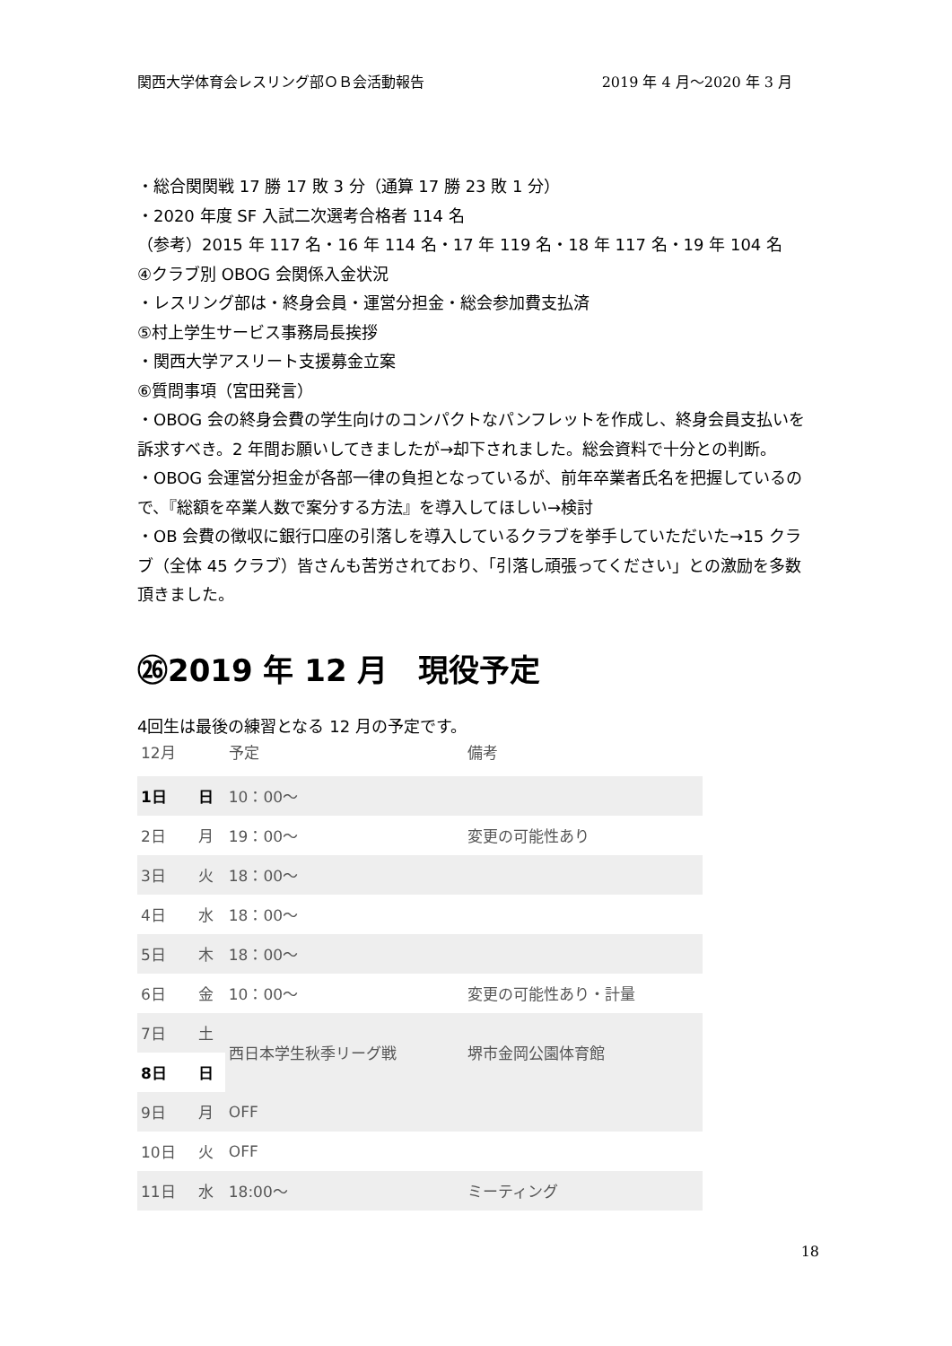関西大学体育会レスリング部ＯＢ会活動報告 2019 年 4 月～2020 年 3 月
・総合関関戦 17 勝 17 敗 3 分（通算 17 勝 23 敗 1 分）
・2020 年度 SF 入試二次選考合格者 114 名
（参考）2015 年 117 名・16 年 114 名・17 年 119 名・18 年 117 名・19 年 104 名
④クラブ別 OBOG 会関係入金状況
・レスリング部は・終身会員・運営分担金・総会参加費支払済
⑤村上学生サービス事務局長挨拶
・関西大学アスリート支援募金立案
⑥質問事項（宮田発言）
・OBOG 会の終身会費の学生向けのコンパクトなパンフレットを作成し、終身会員支払いを訴求すべき。2 年間お願いしてきましたが→却下されました。総会資料で十分との判断。
・OBOG 会運営分担金が各部一律の負担となっているが、前年卒業者氏名を把握しているので、『総額を卒業人数で案分する方法』を導入してほしい→検討
・OB 会費の徴収に銀行口座の引落しを導入しているクラブを挙手していただいた→15 クラブ（全体 45 クラブ）皆さんも苦労されており、「引落し頑張ってください」との激励を多数頂きました。
㉖2019 年 12 月　現役予定
4回生は最後の練習となる 12 月の予定です。
| 12月 | | 予定 | 備考 |
| --- | --- | --- | --- |
| 1日 | 日 | 10：00～ | |
| 2日 | 月 | 19：00～ | 変更の可能性あり |
| 3日 | 火 | 18：00～ | |
| 4日 | 水 | 18：00～ | |
| 5日 | 木 | 18：00～ | |
| 6日 | 金 | 10：00～ | 変更の可能性あり・計量 |
| 7日 | 土 | 西日本学生秋季リーグ戦 | 堺市金岡公園体育館 |
| 8日 | 日 | | |
| 9日 | 月 | OFF | |
| 10日 | 火 | OFF | |
| 11日 | 水 | 18:00～ | ミーティング |
18